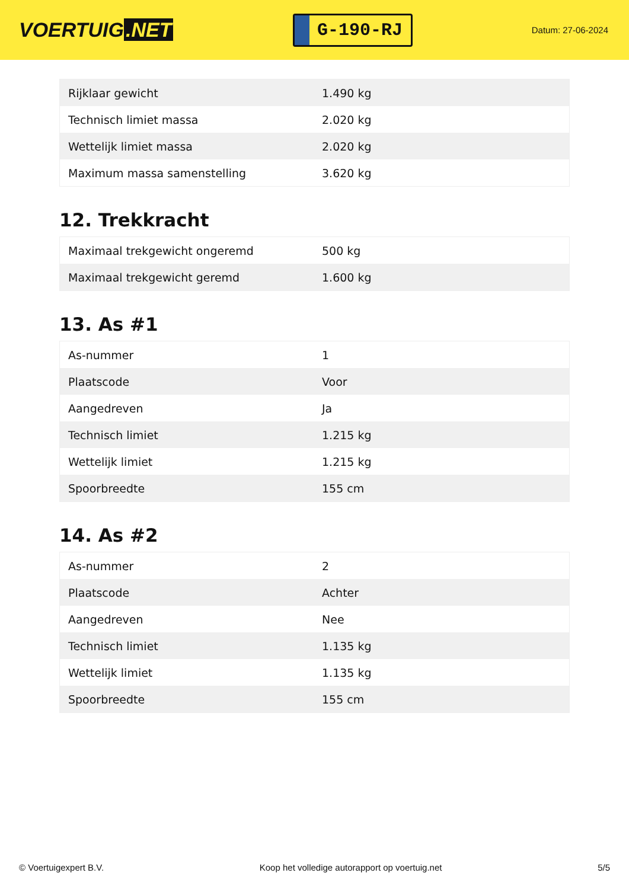VOERTUIG.NET
G-190-RJ
Datum: 27-06-2024
| Rijklaar gewicht | 1.490 kg |
| Technisch limiet massa | 2.020 kg |
| Wettelijk limiet massa | 2.020 kg |
| Maximum massa samenstelling | 3.620 kg |
12. Trekkracht
| Maximaal trekgewicht ongeremd | 500 kg |
| Maximaal trekgewicht geremd | 1.600 kg |
13. As #1
| As-nummer | 1 |
| Plaatscode | Voor |
| Aangedreven | Ja |
| Technisch limiet | 1.215 kg |
| Wettelijk limiet | 1.215 kg |
| Spoorbreedte | 155 cm |
14. As #2
| As-nummer | 2 |
| Plaatscode | Achter |
| Aangedreven | Nee |
| Technisch limiet | 1.135 kg |
| Wettelijk limiet | 1.135 kg |
| Spoorbreedte | 155 cm |
© Voertuigexpert B.V. Koop het volledige autorapport op voertuig.net 5/5